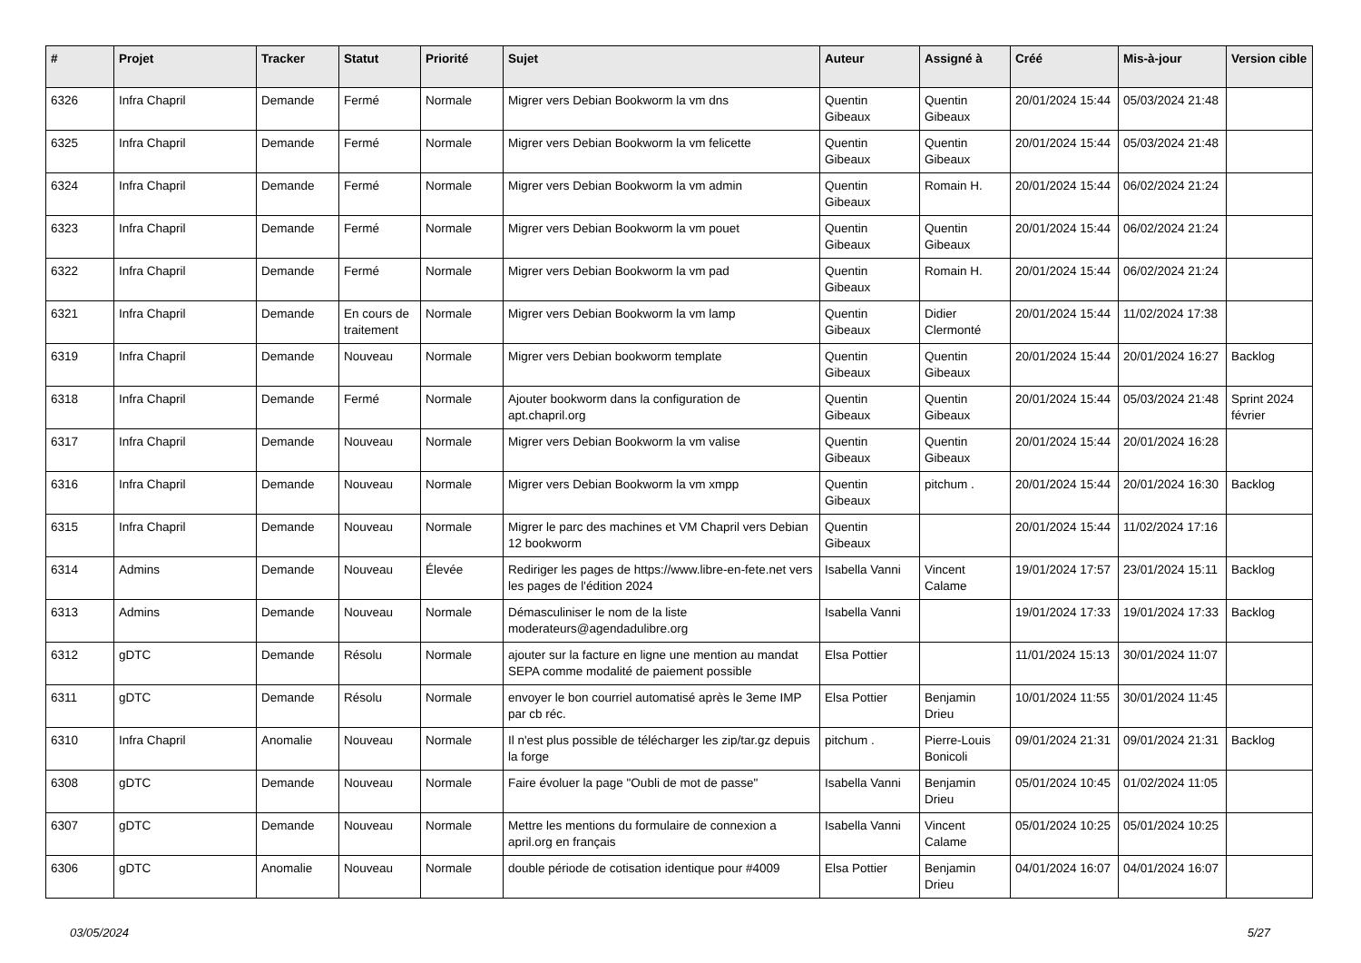| # | Projet | Tracker | Statut | Priorité | Sujet | Auteur | Assigné à | Créé | Mis-à-jour | Version cible |
| --- | --- | --- | --- | --- | --- | --- | --- | --- | --- | --- |
| 6326 | Infra Chapril | Demande | Fermé | Normale | Migrer vers Debian Bookworm la vm dns | Quentin Gibeaux | Quentin Gibeaux | 20/01/2024 15:44 | 05/03/2024 21:48 | |
| 6325 | Infra Chapril | Demande | Fermé | Normale | Migrer vers Debian Bookworm la vm felicette | Quentin Gibeaux | Quentin Gibeaux | 20/01/2024 15:44 | 05/03/2024 21:48 | |
| 6324 | Infra Chapril | Demande | Fermé | Normale | Migrer vers Debian Bookworm la vm admin | Quentin Gibeaux | Romain H. | 20/01/2024 15:44 | 06/02/2024 21:24 | |
| 6323 | Infra Chapril | Demande | Fermé | Normale | Migrer vers Debian Bookworm la vm pouet | Quentin Gibeaux | Quentin Gibeaux | 20/01/2024 15:44 | 06/02/2024 21:24 | |
| 6322 | Infra Chapril | Demande | Fermé | Normale | Migrer vers Debian Bookworm la vm pad | Quentin Gibeaux | Romain H. | 20/01/2024 15:44 | 06/02/2024 21:24 | |
| 6321 | Infra Chapril | Demande | En cours de traitement | Normale | Migrer vers Debian Bookworm la vm lamp | Quentin Gibeaux | Didier Clermonté | 20/01/2024 15:44 | 11/02/2024 17:38 | |
| 6319 | Infra Chapril | Demande | Nouveau | Normale | Migrer vers Debian bookworm template | Quentin Gibeaux | Quentin Gibeaux | 20/01/2024 15:44 | 20/01/2024 16:27 | Backlog |
| 6318 | Infra Chapril | Demande | Fermé | Normale | Ajouter bookworm dans la configuration de apt.chapril.org | Quentin Gibeaux | Quentin Gibeaux | 20/01/2024 15:44 | 05/03/2024 21:48 | Sprint 2024 février |
| 6317 | Infra Chapril | Demande | Nouveau | Normale | Migrer vers Debian Bookworm la vm valise | Quentin Gibeaux | Quentin Gibeaux | 20/01/2024 15:44 | 20/01/2024 16:28 | |
| 6316 | Infra Chapril | Demande | Nouveau | Normale | Migrer vers Debian Bookworm la vm xmpp | Quentin Gibeaux | pitchum . | 20/01/2024 15:44 | 20/01/2024 16:30 | Backlog |
| 6315 | Infra Chapril | Demande | Nouveau | Normale | Migrer le parc des machines et VM Chapril vers Debian 12 bookworm | Quentin Gibeaux | | 20/01/2024 15:44 | 11/02/2024 17:16 | |
| 6314 | Admins | Demande | Nouveau | Élevée | Rediriger les pages de https://www.libre-en-fete.net vers les pages de l'édition 2024 | Isabella Vanni | Vincent Calame | 19/01/2024 17:57 | 23/01/2024 15:11 | Backlog |
| 6313 | Admins | Demande | Nouveau | Normale | Démasculiniser le nom de la liste moderateurs@agendadulibre.org | Isabella Vanni | | 19/01/2024 17:33 | 19/01/2024 17:33 | Backlog |
| 6312 | gDTC | Demande | Résolu | Normale | ajouter sur la facture en ligne une mention au mandat SEPA comme modalité de paiement possible | Elsa Pottier | | 11/01/2024 15:13 | 30/01/2024 11:07 | |
| 6311 | gDTC | Demande | Résolu | Normale | envoyer le bon courriel automatisé après le 3eme IMP par cb réc. | Elsa Pottier | Benjamin Drieu | 10/01/2024 11:55 | 30/01/2024 11:45 | |
| 6310 | Infra Chapril | Anomalie | Nouveau | Normale | Il n'est plus possible de télécharger les zip/tar.gz depuis la forge | pitchum . | Pierre-Louis Bonicoli | 09/01/2024 21:31 | 09/01/2024 21:31 | Backlog |
| 6308 | gDTC | Demande | Nouveau | Normale | Faire évoluer la page "Oubli de mot de passe" | Isabella Vanni | Benjamin Drieu | 05/01/2024 10:45 | 01/02/2024 11:05 | |
| 6307 | gDTC | Demande | Nouveau | Normale | Mettre les mentions du formulaire de connexion a april.org en français | Isabella Vanni | Vincent Calame | 05/01/2024 10:25 | 05/01/2024 10:25 | |
| 6306 | gDTC | Anomalie | Nouveau | Normale | double période de cotisation identique pour #4009 | Elsa Pottier | Benjamin Drieu | 04/01/2024 16:07 | 04/01/2024 16:07 | |
03/05/2024 5/27